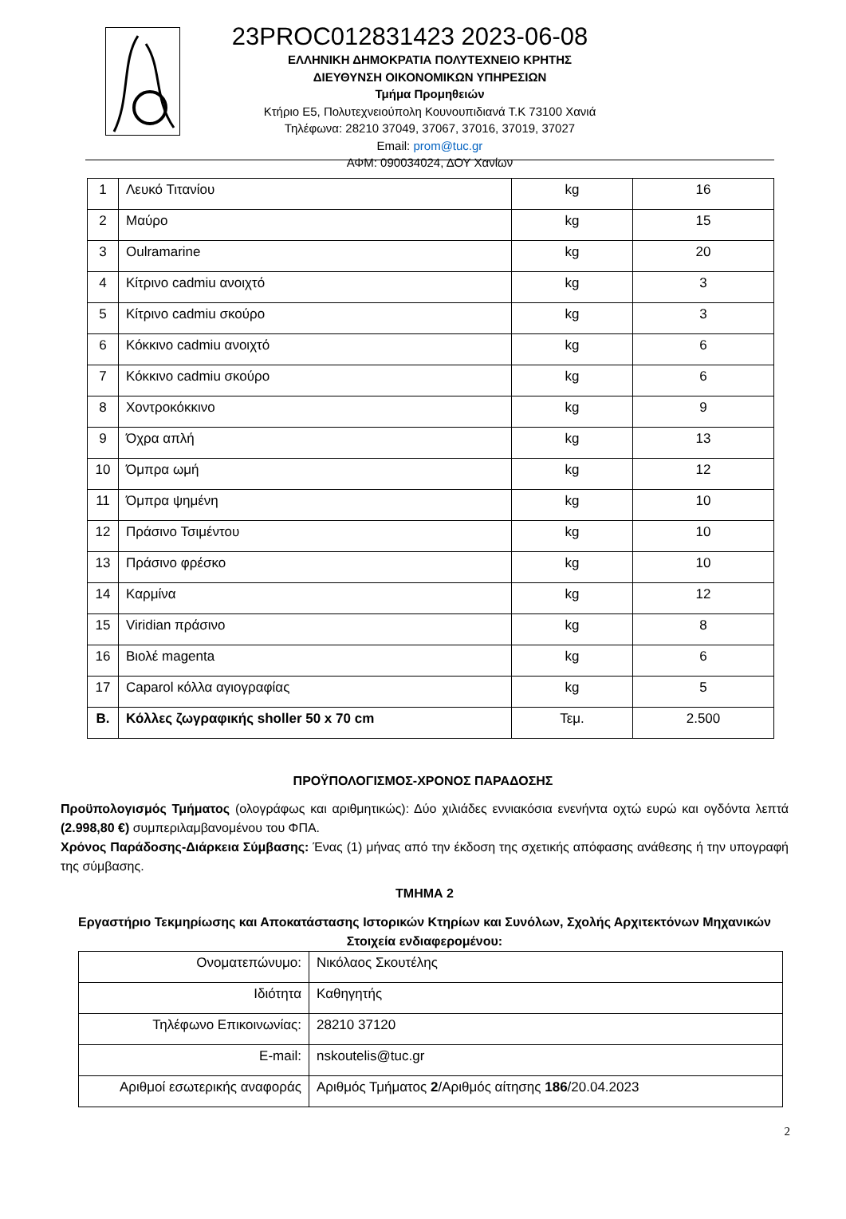23PROC012831423 2023-06-08
ΕΛΛΗΝΙΚΗ ΔΗΜΟΚΡΑΤΙΑ ΠΟΛΥΤΕΧΝΕΙΟ ΚΡΗΤΗΣ
ΔΙΕΥΘΥΝΣΗ ΟΙΚΟΝΟΜΙΚΩΝ ΥΠΗΡΕΣΙΩΝ
Τμήμα Προμηθειών
Κτήριο Ε5, Πολυτεχνειούπολη Κουνουπιδιανά Τ.Κ 73100 Χανιά
Τηλέφωνα: 28210 37049, 37067, 37016, 37019, 37027
Email: prom@tuc.gr
ΑΦΜ: 090034024, ΔΟΥ Χανίων
| 1 | Λευκό Τιτανίου | kg | 16 |
| 2 | Μαύρο | kg | 15 |
| 3 | Oulramarine | kg | 20 |
| 4 | Κίτρινο cadmiu ανοιχτό | kg | 3 |
| 5 | Κίτρινο cadmiu σκούρο | kg | 3 |
| 6 | Κόκκινο cadmiu ανοιχτό | kg | 6 |
| 7 | Κόκκινο cadmiu σκούρο | kg | 6 |
| 8 | Χοντροκόκκινο | kg | 9 |
| 9 | Όχρα απλή | kg | 13 |
| 10 | Όμπρα ωμή | kg | 12 |
| 11 | Όμπρα ψημένη | kg | 10 |
| 12 | Πράσινο Τσιμέντου | kg | 10 |
| 13 | Πράσινο φρέσκο | kg | 10 |
| 14 | Καρμίνα | kg | 12 |
| 15 | Viridian πράσινο | kg | 8 |
| 16 | Βιολέ magenta | kg | 6 |
| 17 | Caparol κόλλα αγιογραφίας | kg | 5 |
| Β. | Κόλλες ζωγραφικής sholler 50 x 70 cm | Τεμ. | 2.500 |
ΠΡΟΫΠΟΛΟΓΙΣΜΟΣ-ΧΡΟΝΟΣ ΠΑΡΑΔΟΣΗΣ
Προϋπολογισμός Τμήματος (ολογράφως και αριθμητικώς): Δύο χιλιάδες εννιακόσια ενενήντα οχτώ ευρώ και ογδόντα λεπτά (2.998,80 €) συμπεριλαμβανομένου του ΦΠΑ.
Χρόνος Παράδοσης-Διάρκεια Σύμβασης: Ένας (1) μήνας από την έκδοση της σχετικής απόφασης ανάθεσης ή την υπογραφή της σύμβασης.
ΤΜΗΜΑ 2
Εργαστήριο Τεκμηρίωσης και Αποκατάστασης Ιστορικών Κτηρίων και Συνόλων, Σχολής Αρχιτεκτόνων Μηχανικών
Στοιχεία ενδιαφερομένου:
| Ονοματεπώνυμο: | Νικόλαος Σκουτέλης |
| Ιδιότητα | Καθηγητής |
| Τηλέφωνο Επικοινωνίας: | 28210 37120 |
| E-mail: | nskoutelis@tuc.gr |
| Αριθμοί εσωτερικής αναφοράς | Αριθμός Τμήματος 2 /Αριθμός αίτησης 186 /20.04.2023 |
2